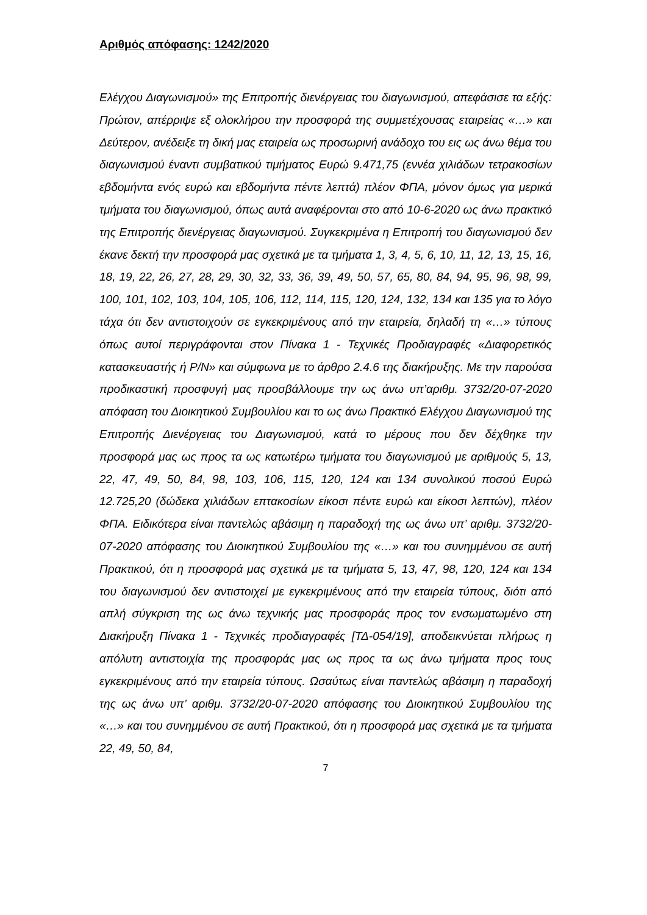Αριθμός απόφασης: 1242/2020
Ελέγχου Διαγωνισμού» της Επιτροπής διενέργειας του διαγωνισμού, απεφάσισε τα εξής: Πρώτον, απέρριψε εξ ολοκλήρου την προσφορά της συμμετέχουσας εταιρείας «…» και Δεύτερον, ανέδειξε τη δική μας εταιρεία ως προσωρινή ανάδοχο του εις ως άνω θέμα του διαγωνισμού έναντι συμβατικού τιμήματος Ευρώ 9.471,75 (εννέα χιλιάδων τετρακοσίων εβδομήντα ενός ευρώ και εβδομήντα πέντε λεπτά) πλέον ΦΠΑ, μόνον όμως για μερικά τμήματα του διαγωνισμού, όπως αυτά αναφέρονται στο από 10-6-2020 ως άνω πρακτικό της Επιτροπής διενέργειας διαγωνισμού. Συγκεκριμένα η Επιτροπή του διαγωνισμού δεν έκανε δεκτή την προσφορά μας σχετικά με τα τμήματα 1, 3, 4, 5, 6, 10, 11, 12, 13, 15, 16, 18, 19, 22, 26, 27, 28, 29, 30, 32, 33, 36, 39, 49, 50, 57, 65, 80, 84, 94, 95, 96, 98, 99, 100, 101, 102, 103, 104, 105, 106, 112, 114, 115, 120, 124, 132, 134 και 135 για το λόγο τάχα ότι δεν αντιστοιχούν σε εγκεκριμένους από την εταιρεία, δηλαδή τη «…» τύπους όπως αυτοί περιγράφονται στον Πίνακα 1 - Τεχνικές Προδιαγραφές «Διαφορετικός κατασκευαστής ή P/N» και σύμφωνα με το άρθρο 2.4.6 της διακήρυξης. Με την παρούσα προδικαστική προσφυγή μας προσβάλλουμε την ως άνω υπ’αριθμ. 3732/20-07-2020 απόφαση του Διοικητικού Συμβουλίου και το ως άνω Πρακτικό Ελέγχου Διαγωνισμού της Επιτροπής Διενέργειας του Διαγωνισμού, κατά το μέρους που δεν δέχθηκε την προσφορά μας ως προς τα ως κατωτέρω τμήματα του διαγωνισμού με αριθμούς 5, 13, 22, 47, 49, 50, 84, 98, 103, 106, 115, 120, 124 και 134 συνολικού ποσού Ευρώ 12.725,20 (δώδεκα χιλιάδων επτακοσίων είκοσι πέντε ευρώ και είκοσι λεπτών), πλέον ΦΠΑ. Ειδικότερα είναι παντελώς αβάσιμη η παραδοχή της ως άνω υπ’ αριθμ. 3732/20-07-2020 απόφασης του Διοικητικού Συμβουλίου της «…» και του συνημμένου σε αυτή Πρακτικού, ότι η προσφορά μας σχετικά με τα τμήματα 5, 13, 47, 98, 120, 124 και 134 του διαγωνισμού δεν αντιστοιχεί με εγκεκριμένους από την εταιρεία τύπους, διότι από απλή σύγκριση της ως άνω τεχνικής μας προσφοράς προς τον ενσωματωμένο στη Διακήρυξη Πίνακα 1 - Τεχνικές προδιαγραφές [ΤΔ-054/19], αποδεικνύεται πλήρως η απόλυτη αντιστοιχία της προσφοράς μας ως προς τα ως άνω τμήματα προς τους εγκεκριμένους από την εταιρεία τύπους. Ωσαύτως είναι παντελώς αβάσιμη η παραδοχή της ως άνω υπ’ αριθμ. 3732/20-07-2020 απόφασης του Διοικητικού Συμβουλίου της «…» και του συνημμένου σε αυτή Πρακτικού, ότι η προσφορά μας σχετικά με τα τμήματα 22, 49, 50, 84,
7